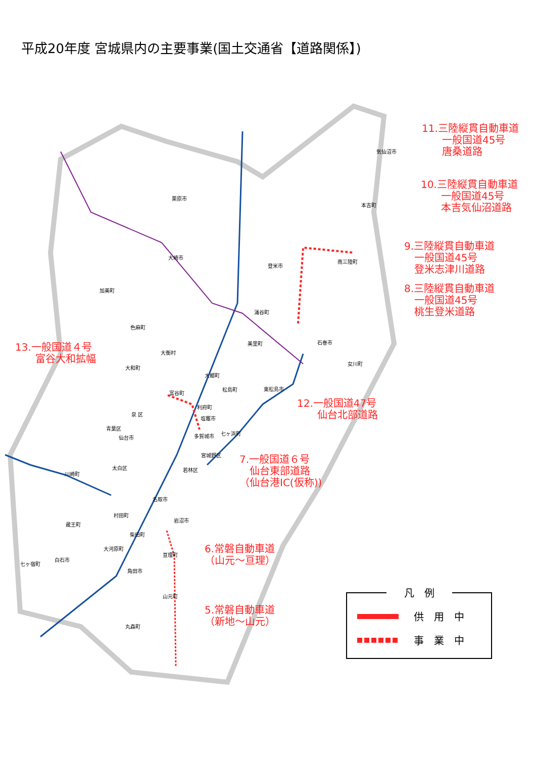平成20年度 宮城県内の主要事業(国土交通省【道路関係】)
栗原市
気仙沼市
本吉町
大崎市
登米市
南三陸町
加美町
涌谷町
色麻町
美里町 石巻市
大衡村
大和町
女川町
大郷町
松島町 東松島市
富谷町
利府町
泉 区
塩竈市
青葉区
七ヶ浜町
多賀城市
仙台市
宮城野区
太白区 若林区
川崎町
名取市
村田町
岩沼市
蔵王町
柴田町
大河原町
亘理町
白石市
七ヶ宿町
角田市
山元町
丸森町
11.三陸縦貫自動車道
　　一般国道45号
　　唐桑道路
10.三陸縦貫自動車道
　　一般国道45号
　　本吉気仙沼道路
9.三陸縦貫自動車道
　一般国道45号
　登米志津川道路
8.三陸縦貫自動車道
　一般国道45号
　桃生登米道路
13.一般国道４号
　　富谷大和拡幅
12.一般国道47号
　　仙台北部道路
7.一般国道６号
　仙台東部道路
（仙台港IC(仮称))
6.常磐自動車道
（山元～亘理）
5.常磐自動車道
（新地～山元）
凡　例
供　用　中
事　業　中